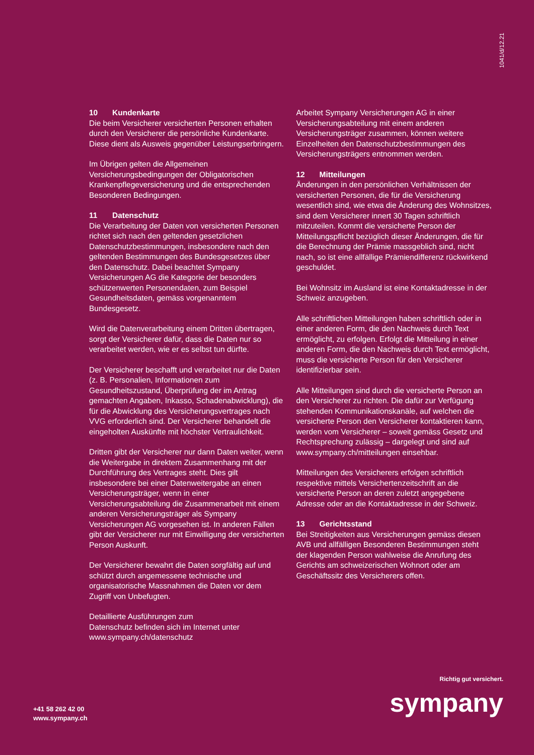1041/d/12.21
10 Kundenkarte
Die beim Versicherer versicherten Personen erhalten durch den Versicherer die persönliche Kundenkarte. Diese dient als Ausweis gegenüber Leistungserbringern.
Im Übrigen gelten die Allgemeinen Versicherungsbedingungen der Obligatorischen Krankenpflegeversicherung und die entsprechenden Besonderen Bedingungen.
11 Datenschutz
Die Verarbeitung der Daten von versicherten Personen richtet sich nach den geltenden gesetzlichen Datenschutzbestimmungen, insbesondere nach den geltenden Bestimmungen des Bundesgesetzes über den Datenschutz. Dabei beachtet Sympany Versicherungen AG die Kategorie der besonders schützenwerten Personendaten, zum Beispiel Gesundheitsdaten, gemäss vorgenanntem Bundesgesetz.
Wird die Datenverarbeitung einem Dritten übertragen, sorgt der Versicherer dafür, dass die Daten nur so verarbeitet werden, wie er es selbst tun dürfte.
Der Versicherer beschafft und verarbeitet nur die Daten (z. B. Personalien, Informationen zum Gesundheitszustand, Überprüfung der im Antrag gemachten Angaben, Inkasso, Schadenabwicklung), die für die Abwicklung des Versicherungsvertrages nach VVG erforderlich sind. Der Versicherer behandelt die eingeholten Auskünfte mit höchster Vertraulichkeit.
Dritten gibt der Versicherer nur dann Daten weiter, wenn die Weitergabe in direktem Zusammenhang mit der Durchführung des Vertrages steht. Dies gilt insbesondere bei einer Datenweitergabe an einen Versicherungsträger, wenn in einer Versicherungsabteilung die Zusammenarbeit mit einem anderen Versicherungsträger als Sympany Versicherungen AG vorgesehen ist. In anderen Fällen gibt der Versicherer nur mit Einwilligung der versicherten Person Auskunft.
Der Versicherer bewahrt die Daten sorgfältig auf und schützt durch angemessene technische und organisatorische Massnahmen die Daten vor dem Zugriff von Unbefugten.
Detaillierte Ausführungen zum
Datenschutz befinden sich im Internet unter
www.sympany.ch/datenschutz
Arbeitet Sympany Versicherungen AG in einer Versicherungsabteilung mit einem anderen Versicherungsträger zusammen, können weitere Einzelheiten den Datenschutzbestimmungen des Versicherungsträgers entnommen werden.
12 Mitteilungen
Änderungen in den persönlichen Verhältnissen der versicherten Personen, die für die Versicherung wesentlich sind, wie etwa die Änderung des Wohnsitzes, sind dem Versicherer innert 30 Tagen schriftlich mitzuteilen. Kommt die versicherte Person der Mitteilungspflicht bezüglich dieser Änderungen, die für die Berechnung der Prämie massgeblich sind, nicht nach, so ist eine allfällige Prämiendifferenz rückwirkend geschuldet.
Bei Wohnsitz im Ausland ist eine Kontaktadresse in der Schweiz anzugeben.
Alle schriftlichen Mitteilungen haben schriftlich oder in einer anderen Form, die den Nachweis durch Text ermöglicht, zu erfolgen. Erfolgt die Mitteilung in einer anderen Form, die den Nachweis durch Text ermöglicht, muss die versicherte Person für den Versicherer identifizierbar sein.
Alle Mitteilungen sind durch die versicherte Person an den Versicherer zu richten. Die dafür zur Verfügung stehenden Kommunikationskanäle, auf welchen die versicherte Person den Versicherer kontaktieren kann, werden vom Versicherer – soweit gemäss Gesetz und Rechtsprechung zulässig – dargelegt und sind auf www.sympany.ch/mitteilungen einsehbar.
Mitteilungen des Versicherers erfolgen schriftlich respektive mittels Versichertenzeitschrift an die versicherte Person an deren zuletzt angegebene Adresse oder an die Kontaktadresse in der Schweiz.
13 Gerichtsstand
Bei Streitigkeiten aus Versicherungen gemäss diesen AVB und allfälligen Besonderen Bestimmungen steht der klagenden Person wahlweise die Anrufung des Gerichts am schweizerischen Wohnort oder am Geschäftssitz des Versicherers offen.
+41 58 262 42 00
www.sympany.ch
Richtig gut versichert.
sympany